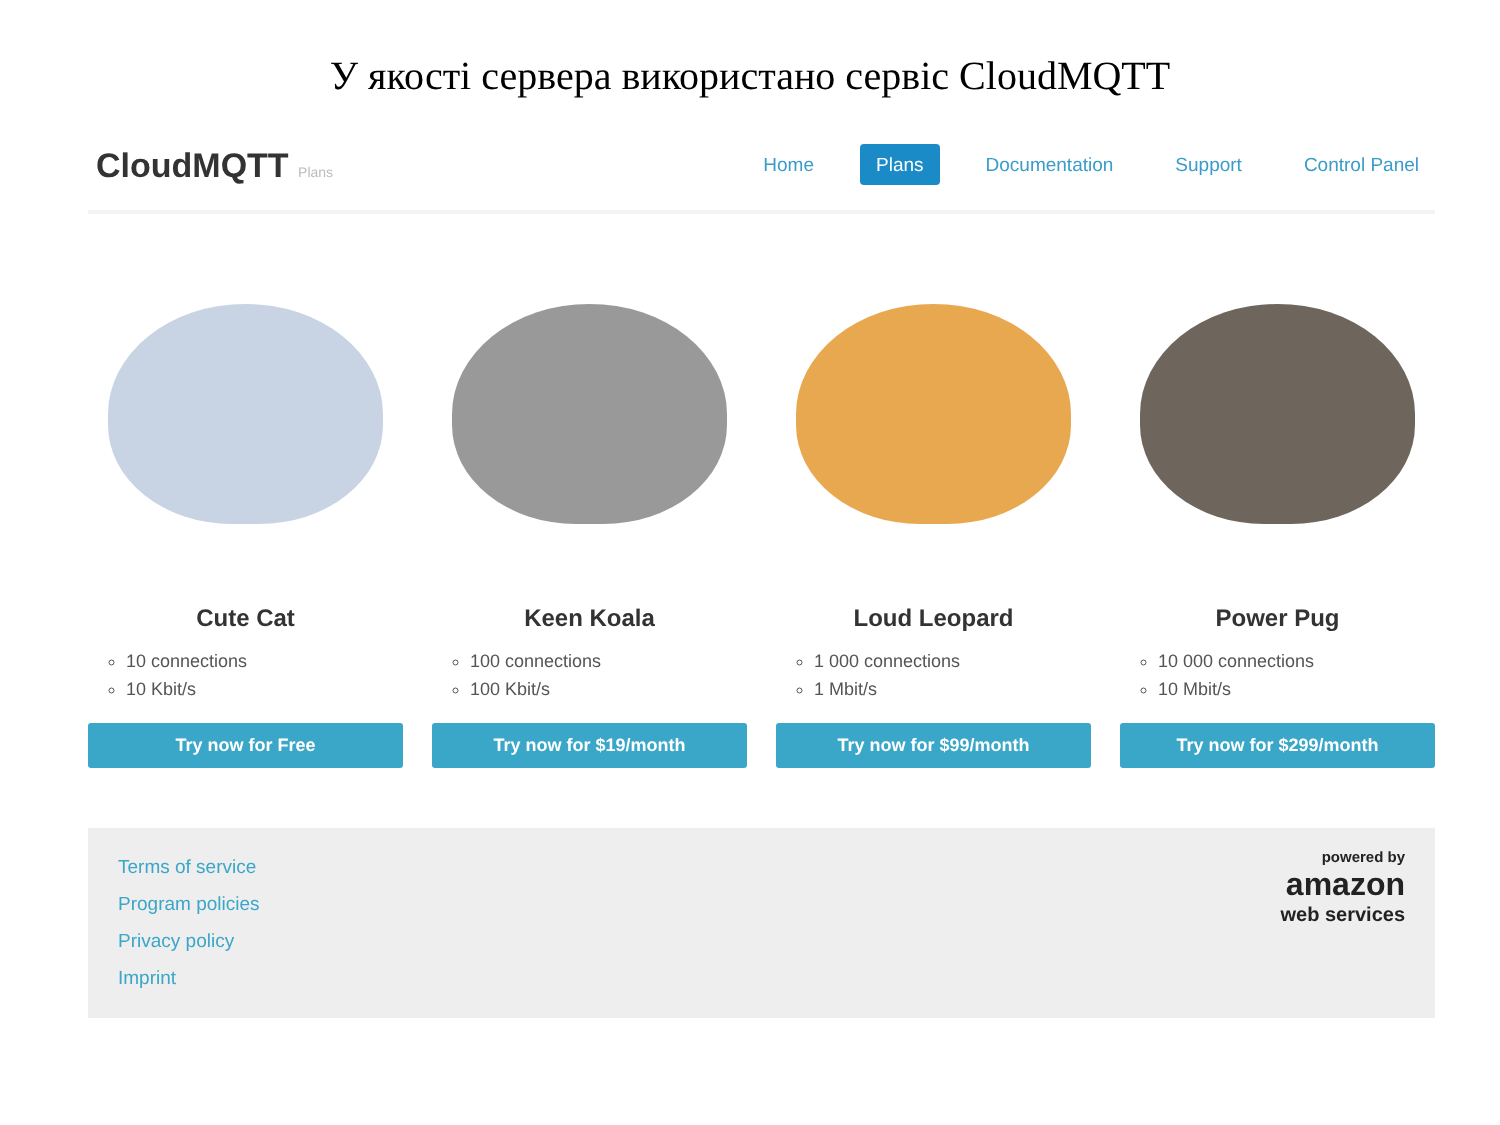У якості сервера використано сервіс CloudMQTT
CloudMQTT Plans
Home Plans Documentation Support Control Panel
Cute Cat
10 connections
10 Kbit/s
Try now for Free
Keen Koala
100 connections
100 Kbit/s
Try now for $19/month
Loud Leopard
1 000 connections
1 Mbit/s
Try now for $99/month
Power Pug
10 000 connections
10 Mbit/s
Try now for $299/month
Terms of service
Program policies
Privacy policy
Imprint
powered by
amazon
web services